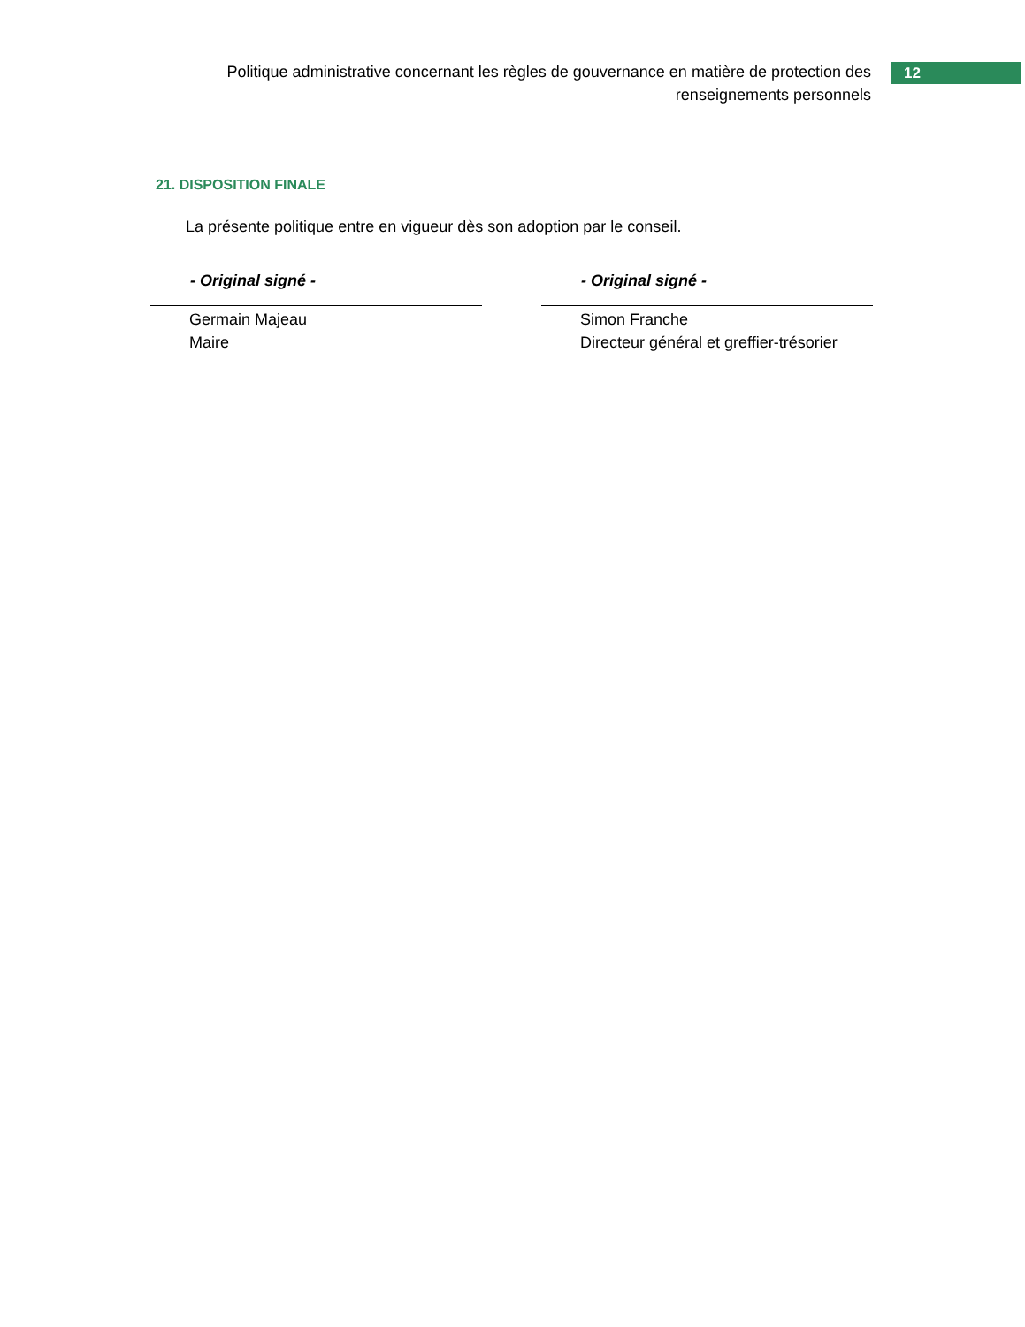Politique administrative concernant les règles de gouvernance en matière de protection des renseignements personnels
12
21. DISPOSITION FINALE
La présente politique entre en vigueur dès son adoption par le conseil.
- Original signé -
Germain Majeau
Maire
- Original signé -
Simon Franche
Directeur général et greffier-trésorier